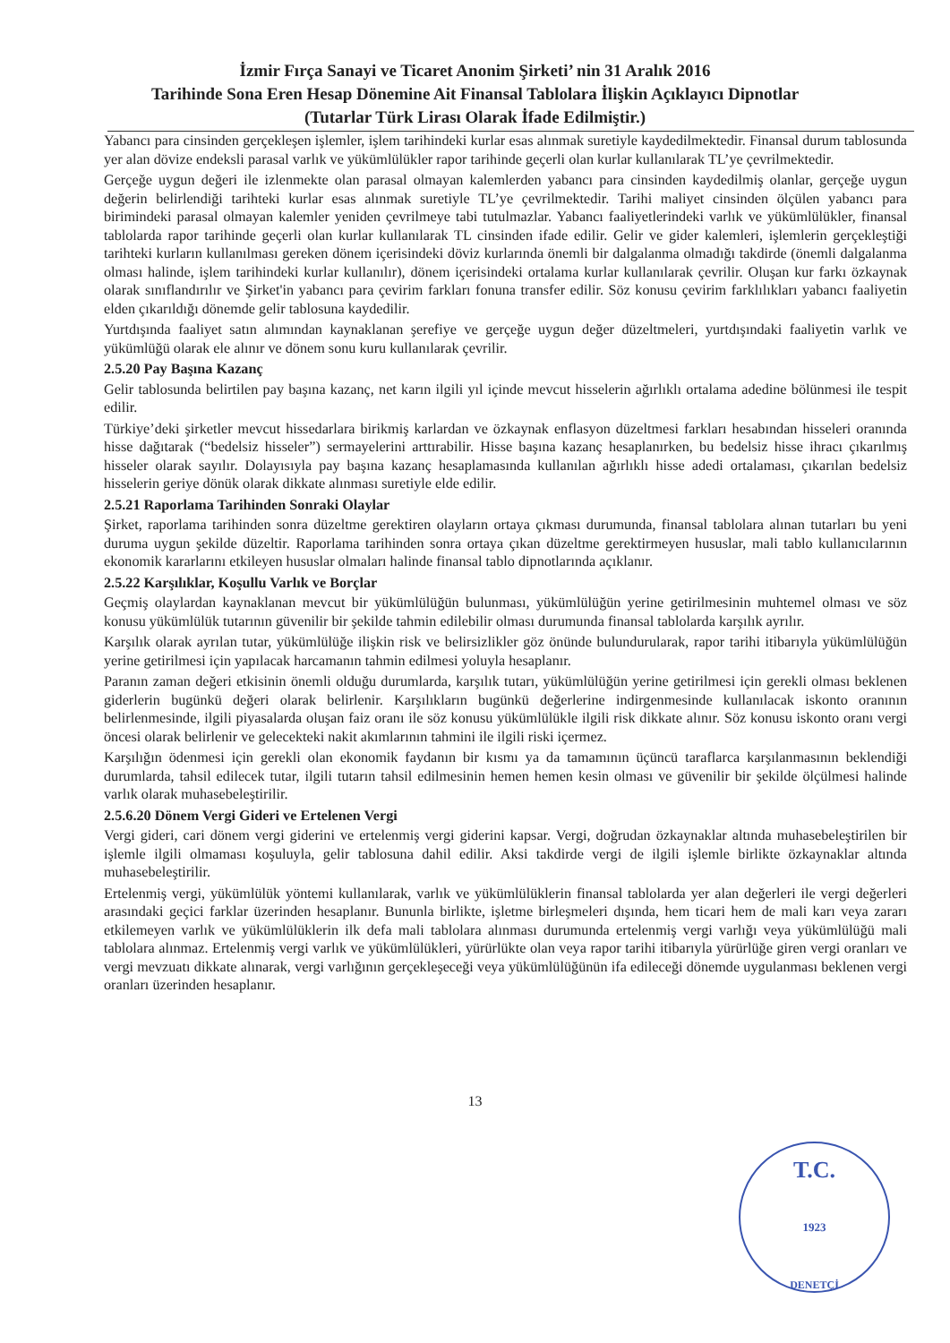İzmir Fırça Sanayi ve Ticaret Anonim Şirketi’ nin 31 Aralık 2016
Tarihinde Sona Eren Hesap Dönemine Ait Finansal Tablolara İlişkin Açıklayıcı Dipnotlar
(Tutarlar Türk Lirası Olarak İfade Edilmiştir.)
Yabancı para cinsinden gerçekleşen işlemler, işlem tarihindeki kurlar esas alınmak suretiyle kaydedilmektedir. Finansal durum tablosunda yer alan dövize endeksli parasal varlık ve yükümlülükler rapor tarihinde geçerli olan kurlar kullanılarak TL’ye çevrilmektedir.
Gerçeğe uygun değeri ile izlenmekte olan parasal olmayan kalemlerden yabancı para cinsinden kaydedilmiş olanlar, gerçeğe uygun değerin belirlendiği tarihteki kurlar esas alınmak suretiyle TL’ye çevrilmektedir. Tarihi maliyet cinsinden ölçülen yabancı para birimindeki parasal olmayan kalemler yeniden çevrilmeye tabi tutulmazlar. Yabancı faaliyetlerindeki varlık ve yükümlülükler, finansal tablolarda rapor tarihinde geçerli olan kurlar kullanılarak TL cinsinden ifade edilir. Gelir ve gider kalemleri, işlemlerin gerçekleştiği tarihteki kurların kullanılması gereken dönem içerisindeki döviz kurlarında önemli bir dalgalanma olmadığı takdirde (önemli dalgalanma olması halinde, işlem tarihindeki kurlar kullanılır), dönem içerisindeki ortalama kurlar kullanılarak çevrilir. Oluşan kur farkı özkaynak olarak sınıflandırılır ve Şirket'in yabancı para çevirim farkları fonuna transfer edilir. Söz konusu çevirim farklılıkları yabancı faaliyetin elden çıkarıldığı dönemde gelir tablosuna kaydedilir.
Yurtdışında faaliyet satın alımından kaynaklanan şerefiye ve gerçeğe uygun değer düzeltmeleri, yurtdışındaki faaliyetin varlık ve yükümlüğü olarak ele alınır ve dönem sonu kuru kullanılarak çevrilir.
2.5.20 Pay Başına Kazanç
Gelir tablosunda belirtilen pay başına kazanç, net karın ilgili yıl içinde mevcut hisselerin ağırlıklı ortalama adedine bölünmesi ile tespit edilir.
Türkiye’deki şirketler mevcut hissedarlara birikmiş karlardan ve özkaynak enflasyon düzeltmesi farkları hesabından hisseleri oranında hisse dağıtarak (“bedelsiz hisseler”) sermayelerini arttırabilir. Hisse başına kazanç hesaplanırken, bu bedelsiz hisse ihracı çıkarılmış hisseler olarak sayılır. Dolayısıyla pay başına kazanç hesaplamasında kullanılan ağırlıklı hisse adedi ortalaması, çıkarılan bedelsiz hisselerin geriye dönük olarak dikkate alınması suretiyle elde edilir.
2.5.21 Raporlama Tarihinden Sonraki Olaylar
Şirket, raporlama tarihinden sonra düzeltme gerektiren olayların ortaya çıkması durumunda, finansal tablolara alınan tutarları bu yeni duruma uygun şekilde düzeltir. Raporlama tarihinden sonra ortaya çıkan düzeltme gerektirmeyen hususlar, mali tablo kullanıcılarının ekonomik kararlarını etkileyen hususlar olmaları halinde finansal tablo dipnotlarında açıklanır.
2.5.22 Karşılıklar, Koşullu Varlık ve Borçlar
Geçmiş olaylardan kaynaklanan mevcut bir yükümlülüğün bulunması, yükümlülüğün yerine getirilmesinin muhtemel olması ve söz konusu yükümlülük tutarının güvenilir bir şekilde tahmin edilebilir olması durumunda finansal tablolarda karşılık ayrılır.
Karşılık olarak ayrılan tutar, yükümlülüğe ilişkin risk ve belirsizlikler göz önünde bulundurularak, rapor tarihi itibarıyla yükümlülüğün yerine getirilmesi için yapılacak harcamanın tahmin edilmesi yoluyla hesaplanır.
Paranın zaman değeri etkisinin önemli olduğu durumlarda, karşılık tutarı, yükümlülüğün yerine getirilmesi için gerekli olması beklenen giderlerin bugünkü değeri olarak belirlenir. Karşılıkların bugünkü değerlerine indirgenmesinde kullanılacak iskonto oranının belirlenmesinde, ilgili piyasalarda oluşan faiz oranı ile söz konusu yükümlülükle ilgili risk dikkate alınır. Söz konusu iskonto oranı vergi öncesi olarak belirlenir ve gelecekteki nakit akımlarının tahmini ile ilgili riski içermez.
Karşılığın ödenmesi için gerekli olan ekonomik faydanın bir kısmı ya da tamamının üçüncü taraflarca karşılanmasının beklendiği durumlarda, tahsil edilecek tutar, ilgili tutarın tahsil edilmesinin hemen hemen kesin olması ve güvenilir bir şekilde ölçülmesi halinde varlık olarak muhasebeleştirilir.
2.5.6.20 Dönem Vergi Gideri ve Ertelenen Vergi
Vergi gideri, cari dönem vergi giderini ve ertelenmiş vergi giderini kapsar. Vergi, doğrudan özkaynaklar altında muhasebeleştirilen bir işlemle ilgili olmaması koşuluyla, gelir tablosuna dahil edilir. Aksi takdirde vergi de ilgili işlemle birlikte özkaynaklar altında muhasebeleştirilir.
Ertelenmiş vergi, yükümlülük yöntemi kullanılarak, varlık ve yükümlülüklerin finansal tablolarda yer alan değerleri ile vergi değerleri arasındaki geçici farklar üzerinden hesaplanır. Bununla birlikte, işletme birleşmeleri dışında, hem ticari hem de mali karı veya zararı etkilemeyen varlık ve yükümlülüklerin ilk defa mali tablolara alınması durumunda ertelenmiş vergi varlığı veya yükümlülüğü mali tablolara alınmaz. Ertelenmiş vergi varlık ve yükümlülükleri, yürürlükte olan veya rapor tarihi itibarıyla yürürlüğe giren vergi oranları ve vergi mevzuatı dikkate alınarak, vergi varlığının gerçekleşeceği veya yükümlülüğünün ifa edileceği dönemde uygulanması beklenen vergi oranları üzerinden hesaplanır.
13
T.C.
1923
DENETÇİ